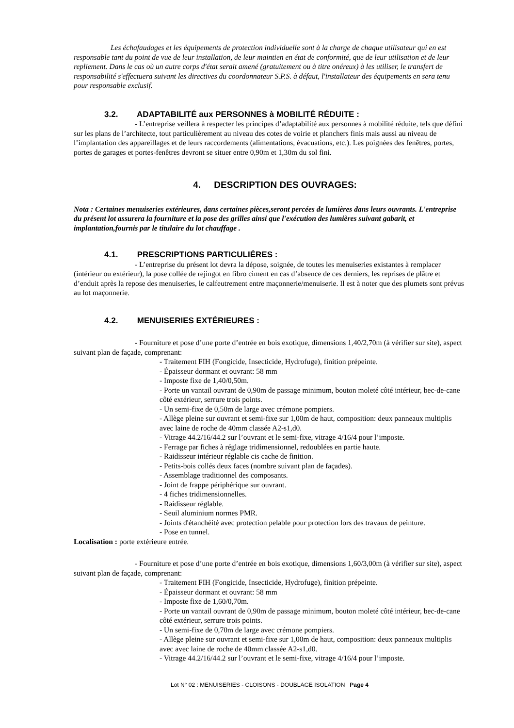Les échafaudages et les équipements de protection individuelle sont à la charge de chaque utilisateur qui en est responsable tant du point de vue de leur installation, de leur maintien en état de conformité, que de leur utilisation et de leur repliement. Dans le cas où un autre corps d'état serait amené (gratuitement ou à titre onéreux) à les utiliser, le transfert de responsabilité s'effectuera suivant les directives du coordonnateur S.P.S. à défaut, l'installateur des équipements en sera tenu pour responsable exclusif.
3.2. ADAPTABILITÉ aux PERSONNES à MOBILITÉ RÉDUITE :
- L’entreprise veillera à respecter les principes d’adaptabilité aux personnes à mobilité réduite, tels que défini sur les plans de l’architecte, tout particulièrement au niveau des cotes de voirie et planchers finis mais aussi au niveau de l’implantation des appareillages et de leurs raccordements (alimentations, évacuations, etc.). Les poignées des fenêtres, portes, portes de garages et portes-fenêtres devront se situer entre 0,90m et 1,30m du sol fini.
4. DESCRIPTION DES OUVRAGES:
Nota : Certaines menuiseries extérieures, dans certaines pièces,seront percées de lumières dans leurs ouvrants. L'entreprise du présent lot assurera la fourniture et la pose des grilles ainsi que l'exécution des lumières suivant gabarit, et implantation,fournis par le titulaire du lot chauffage .
4.1. PRESCRIPTIONS PARTICULIÉRES :
- L’entreprise du présent lot devra la dépose, soignée, de toutes les menuiseries existantes à remplacer (intérieur ou extérieur), la pose collée de rejingot en fibro ciment en cas d’absence de ces derniers, les reprises de plâtre et d’enduit après la repose des menuiseries, le calfeutrement entre maçonnerie/menuiserie. Il est à noter que des plumets sont prévus au lot maçonnerie.
4.2. MENUISERIES EXTÉRIEURES :
- Fourniture et pose d’une porte d’entrée en bois exotique, dimensions 1,40/2,70m (à vérifier sur site), aspect suivant plan de façade, comprenant:
- Traitement FIH (Fongicide, Insecticide, Hydrofuge), finition prépeinte.
- Épaisseur dormant et ouvrant: 58 mm
- Imposte fixe de 1,40/0,50m.
- Porte un vantail ouvrant de 0,90m de passage minimum, bouton moleté côté intérieur, bec-de-cane côté extérieur, serrure trois points.
- Un semi-fixe de 0,50m de large avec crémone pompiers.
- Allège pleine sur ouvrant et semi-fixe sur 1,00m de haut, composition: deux panneaux multiplis avec laine de roche de 40mm classée A2-s1,d0.
- Vitrage 44.2/16/44.2 sur l’ouvrant et le semi-fixe, vitrage 4/16/4 pour l’imposte.
- Ferrage par fiches à réglage tridimensionnel, redoublées en partie haute.
- Raidisseur intérieur réglable cis cache de finition.
- Petits-bois collés deux faces (nombre suivant plan de façades).
- Assemblage traditionnel des composants.
- Joint de frappe périphérique sur ouvrant.
- 4 fiches tridimensionnelles.
- Raidisseur réglable.
- Seuil aluminium normes PMR.
- Joints d'étanchéité avec protection pelable pour protection lors des travaux de peinture.
- Pose en tunnel.
Localisation : porte extérieure entrée.
- Fourniture et pose d’une porte d’entrée en bois exotique, dimensions 1,60/3,00m (à vérifier sur site), aspect suivant plan de façade, comprenant:
- Traitement FIH (Fongicide, Insecticide, Hydrofuge), finition prépeinte.
- Épaisseur dormant et ouvrant: 58 mm
- Imposte fixe de 1,60/0,70m.
- Porte un vantail ouvrant de 0,90m de passage minimum, bouton moleté côté intérieur, bec-de-cane côté extérieur, serrure trois points.
- Un semi-fixe de 0,70m de large avec crémone pompiers.
- Allège pleine sur ouvrant et semi-fixe sur 1,00m de haut, composition: deux panneaux multiplis avec avec laine de roche de 40mm classée A2-s1,d0.
- Vitrage 44.2/16/44.2 sur l’ouvrant et le semi-fixe, vitrage 4/16/4 pour l’imposte.
Lot N° 02 : MENUISERIES - CLOISONS - DOUBLAGE ISOLATION Page 4